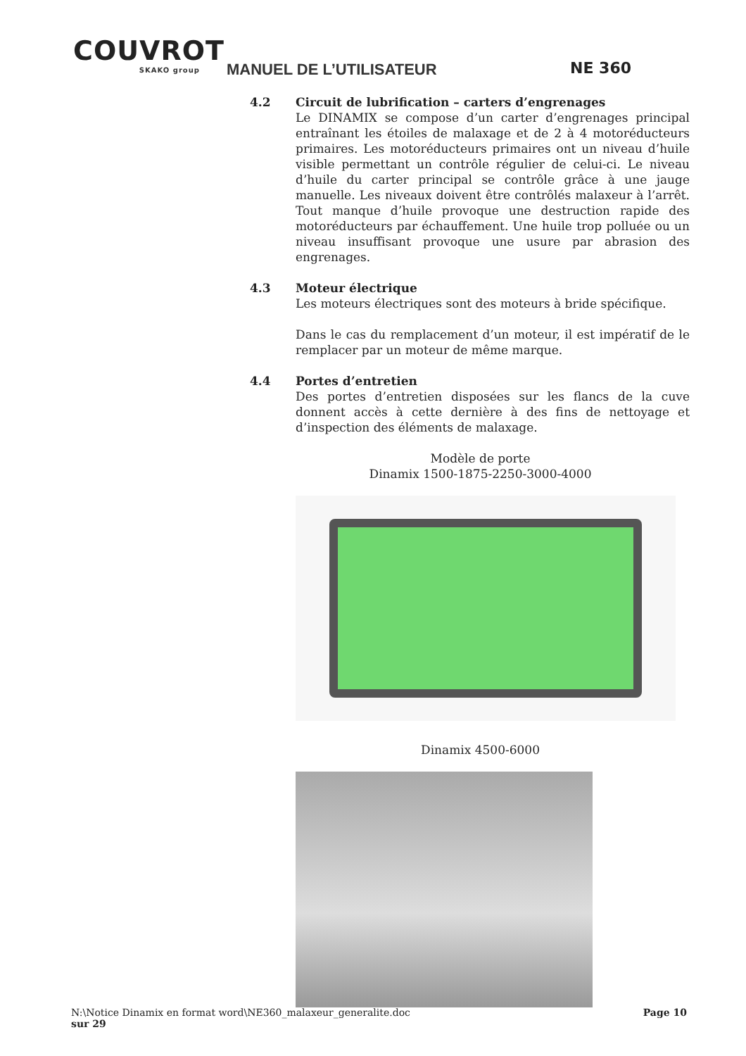COUVROT
SKAKO group
MANUEL DE L’UTILISATEUR NE 360
4.2 Circuit de lubrification – carters d’engrenages
Le DINAMIX se compose d’un carter d’engrenages principal entraînant les étoiles de malaxage et de 2 à 4 motoréducteurs primaires. Les motoréducteurs primaires ont un niveau d’huile visible permettant un contrôle régulier de celui-ci. Le niveau d’huile du carter principal se contrôle grâce à une jauge manuelle. Les niveaux doivent être contrôlés malaxeur à l’arrêt. Tout manque d’huile provoque une destruction rapide des motoréducteurs par échauffement. Une huile trop polluée ou un niveau insuffisant provoque une usure par abrasion des engrenages.
4.3 Moteur électrique
Les moteurs électriques sont des moteurs à bride spécifique.
Dans le cas du remplacement d’un moteur, il est impératif de le remplacer par un moteur de même marque.
4.4 Portes d’entretien
Des portes d’entretien disposées sur les flancs de la cuve donnent accès à cette dernière à des fins de nettoyage et d’inspection des éléments de malaxage.
Modèle de porte
Dinamix 1500-1875-2250-3000-4000
Dinamix 4500-6000
N:\Notice Dinamix en format word\NE360_malaxeur_generalite.doc Page 10
sur 29